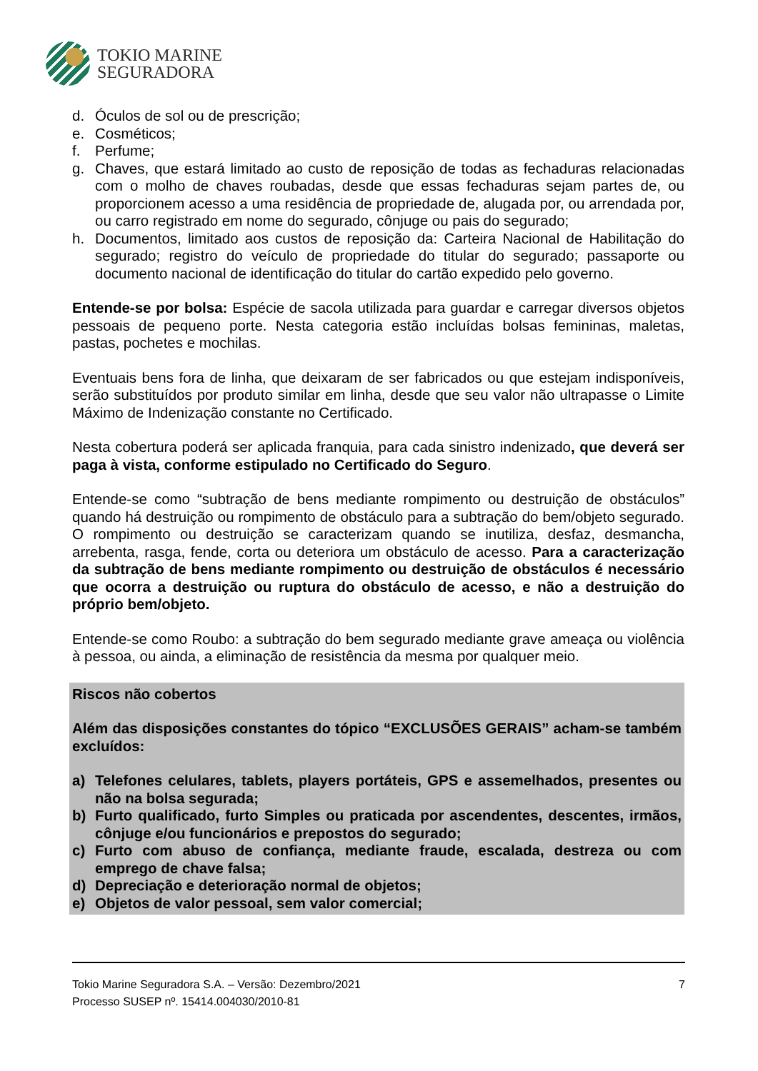TOKIO MARINE
SEGURADORA
d. Óculos de sol ou de prescrição;
e. Cosméticos;
f. Perfume;
g. Chaves, que estará limitado ao custo de reposição de todas as fechaduras relacionadas com o molho de chaves roubadas, desde que essas fechaduras sejam partes de, ou proporcionem acesso a uma residência de propriedade de, alugada por, ou arrendada por, ou carro registrado em nome do segurado, cônjuge ou pais do segurado;
h. Documentos, limitado aos custos de reposição da: Carteira Nacional de Habilitação do segurado; registro do veículo de propriedade do titular do segurado; passaporte ou documento nacional de identificação do titular do cartão expedido pelo governo.
Entende-se por bolsa: Espécie de sacola utilizada para guardar e carregar diversos objetos pessoais de pequeno porte. Nesta categoria estão incluídas bolsas femininas, maletas, pastas, pochetes e mochilas.
Eventuais bens fora de linha, que deixaram de ser fabricados ou que estejam indisponíveis, serão substituídos por produto similar em linha, desde que seu valor não ultrapasse o Limite Máximo de Indenização constante no Certificado.
Nesta cobertura poderá ser aplicada franquia, para cada sinistro indenizado, que deverá ser paga à vista, conforme estipulado no Certificado do Seguro.
Entende-se como “subtração de bens mediante rompimento ou destruição de obstáculos” quando há destruição ou rompimento de obstáculo para a subtração do bem/objeto segurado. O rompimento ou destruição se caracterizam quando se inutiliza, desfaz, desmancha, arrebenta, rasga, fende, corta ou deteriora um obstáculo de acesso. Para a caracterização da subtração de bens mediante rompimento ou destruição de obstáculos é necessário que ocorra a destruição ou ruptura do obstáculo de acesso, e não a destruição do próprio bem/objeto.
Entende-se como Roubo: a subtração do bem segurado mediante grave ameaça ou violência à pessoa, ou ainda, a eliminação de resistência da mesma por qualquer meio.
Riscos não cobertos
Além das disposições constantes do tópico “EXCLUSÕES GERAIS” acham-se também excluídos:
a) Telefones celulares, tablets, players portáteis, GPS e assemelhados, presentes ou não na bolsa segurada;
b) Furto qualificado, furto Simples ou praticada por ascendentes, descentes, irmãos, cônjuge e/ou funcionários e prepostos do segurado;
c) Furto com abuso de confiança, mediante fraude, escalada, destreza ou com emprego de chave falsa;
d) Depreciação e deterioração normal de objetos;
e) Objetos de valor pessoal, sem valor comercial;
Tokio Marine Seguradora S.A. – Versão: Dezembro/2021
Processo SUSEP nº. 15414.004030/2010-81
7